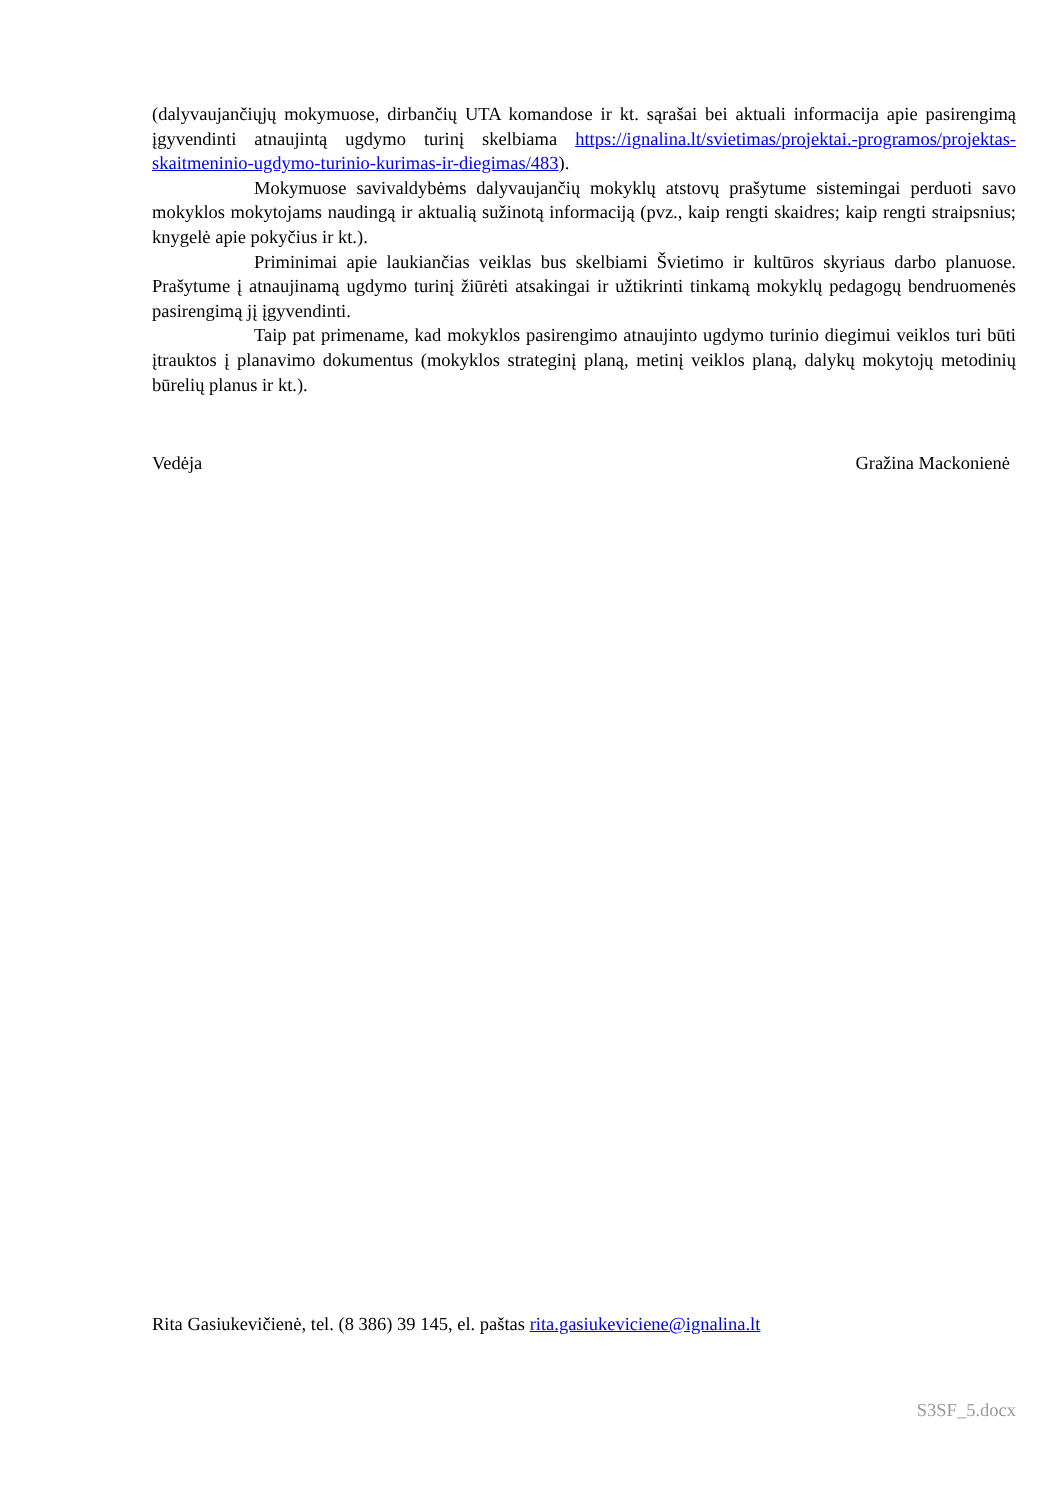(dalyvaujančiųjų mokymuose, dirbančių UTA komandose ir kt. sąrašai bei aktuali informacija apie pasirengimą įgyvendinti atnaujintą ugdymo turinį skelbiama https://ignalina.lt/svietimas/projektai.-programos/projektas-skaitmeninio-ugdymo-turinio-kurimas-ir-diegimas/483).
Mokymuose savivaldybėms dalyvaujančių mokyklų atstovų prašytume sistemingai perduoti savo mokyklos mokytojams naudingą ir aktualią sužinotą informaciją (pvz., kaip rengti skaidres; kaip rengti straipsnius; knygelė apie pokyčius ir kt.).
Priminimai apie laukiančias veiklas bus skelbiami Švietimo ir kultūros skyriaus darbo planuose. Prašytume į atnaujinamą ugdymo turinį žiūrėti atsakingai ir užtikrinti tinkamą mokyklų pedagogų bendruomenės pasirengimą jį įgyvendinti.
Taip pat primename, kad mokyklos pasirengimo atnaujinto ugdymo turinio diegimui veiklos turi būti įtrauktos į planavimo dokumentus (mokyklos strateginį planą, metinį veiklos planą, dalykų mokytojų metodinių būrelių planus ir kt.).
Vedėja Gražina Mackonienė
Rita Gasiukevičienė, tel. (8 386) 39 145, el. paštas rita.gasiukeviciene@ignalina.lt
S3SF_5.docx